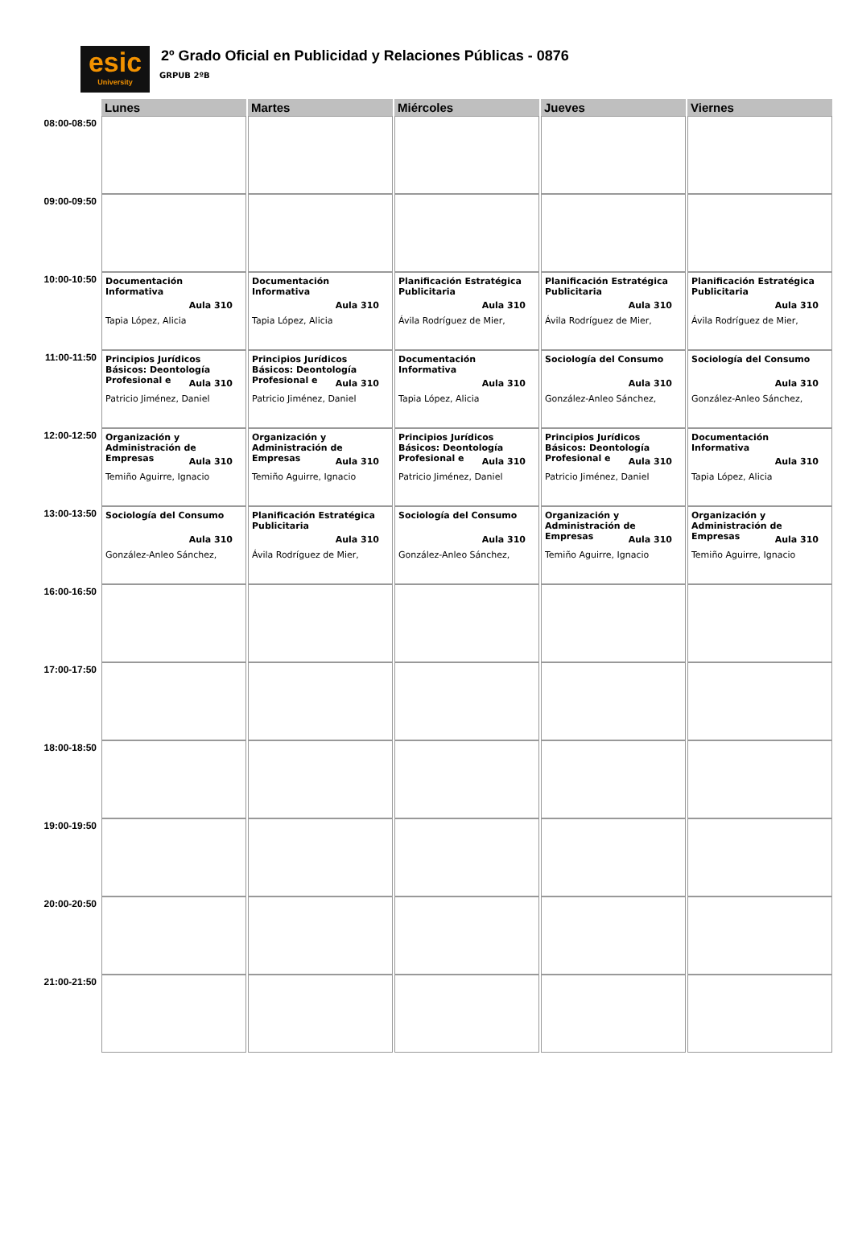esic
University
2º Grado Oficial en Publicidad y Relaciones Públicas - 0876
GRPUB 2ºB
| | Lunes | Martes | Miércoles | Jueves | Viernes |
| --- | --- | --- | --- | --- | --- |
| 08:00-08:50 | | | | | |
| 09:00-09:50 | | | | | |
| 10:00-10:50 | Documentación Informativa Aula 310 Tapia López, Alicia | Documentación Informativa Aula 310 Tapia López, Alicia | Planificación Estratégica Publicitaria Aula 310 Ávila Rodríguez de Mier, | Planificación Estratégica Publicitaria Aula 310 Ávila Rodríguez de Mier, | Planificación Estratégica Publicitaria Aula 310 Ávila Rodríguez de Mier, |
| 11:00-11:50 | Principios Jurídicos Básicos: Deontología Profesional e Aula 310 Patricio Jiménez, Daniel | Principios Jurídicos Básicos: Deontología Profesional e Aula 310 Patricio Jiménez, Daniel | Documentación Informativa Aula 310 Tapia López, Alicia | Sociología del Consumo Aula 310 González-Anleo Sánchez, | Sociología del Consumo Aula 310 González-Anleo Sánchez, |
| 12:00-12:50 | Organización y Administración de Empresas Aula 310 Temiño Aguirre, Ignacio | Organización y Administración de Empresas Aula 310 Temiño Aguirre, Ignacio | Principios Jurídicos Básicos: Deontología Profesional e Aula 310 Patricio Jiménez, Daniel | Principios Jurídicos Básicos: Deontología Profesional e Aula 310 Patricio Jiménez, Daniel | Documentación Informativa Aula 310 Tapia López, Alicia |
| 13:00-13:50 | Sociología del Consumo Aula 310 González-Anleo Sánchez, | Planificación Estratégica Publicitaria Aula 310 Ávila Rodríguez de Mier, | Sociología del Consumo Aula 310 González-Anleo Sánchez, | Organización y Administración de Empresas Aula 310 Temiño Aguirre, Ignacio | Organización y Administración de Empresas Aula 310 Temiño Aguirre, Ignacio |
| 16:00-16:50 | | | | | |
| 17:00-17:50 | | | | | |
| 18:00-18:50 | | | | | |
| 19:00-19:50 | | | | | |
| 20:00-20:50 | | | | | |
| 21:00-21:50 | | | | | |